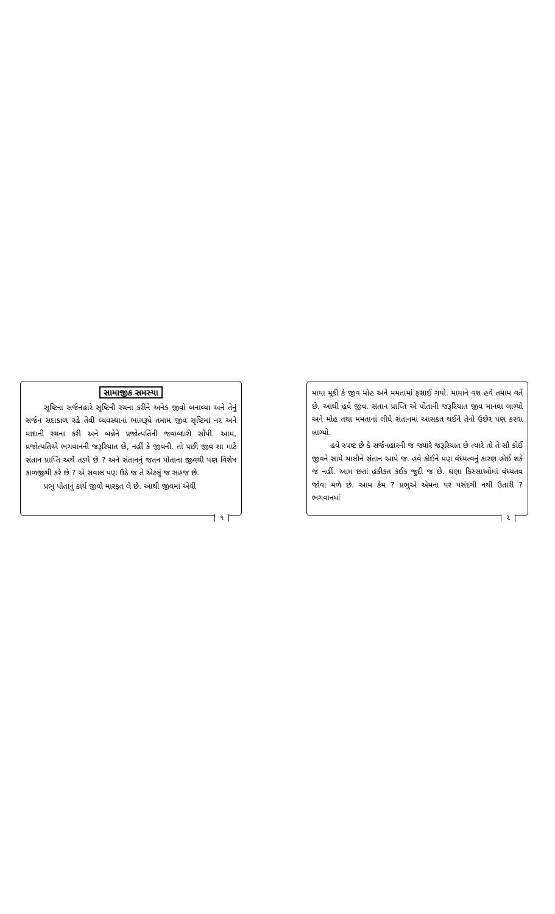સામાજીક સમસ્યા
સૃષ્ટિના સર્જનહારે સૃષ્ટિની રચના કરીને અનેક જીવો બનાવ્યા અને તેનું સર્જન સદાકાળ રહે તેવી વ્યવસ્થાનાં ભાગરૂપે તમામ જીવ સૃષ્ટિમાં નર અને માદાની રચના કરી અને બન્નેને પ્રજોત્પતિની જવાબ્દારી સોંપી. આમ, પ્રજોત્પતિએ ભગવાનની જરૂરિયાત છે, નહીં કે જીવની. તો પછી જીવ શા માટે સંતાન પ્રાપ્તિ અર્થે તડપે છે ? અને સંતાનનું જતન પોતાના જીવથી પણ વિશેષ કાળજીથી કરે છે ? એ સવાલ પણ ઉઠે જ તે એટલું જ સહજ છે.
પ્રભુ પોતાનું કાર્ય જીવો મારફત લે છે. આથી જીવમાં એવી
૧
માયા મૂકી કે જીવ મોહ અને મમતામાં ફસાઈ ગયો. માયાને વશ હવે તમામ વર્તે છે. આથી હવે જીવ. સંતાન પ્રાપ્તિ એ પોતાની જરૂરિયાત જીવ માનવા લાગ્યો અને મોહ તથા મમતાનાં લીધે સંતાનમાં આસકત થઈને તેનો ઉછેર પણ કરવા લાગ્યો.
હવે સ્પષ્ટ છે કે સર્જનહારની જ જ્યારે જરૂરિયાત છે ત્યારે તો તે સૌ કોઈ જીવને સામે ચાલીને સંતાન આપે જ. હવે કોઈને પણ વંધ્યત્વનું કારણ હોઈ શકે જ નહીં. આમ છતાં હકીકત કંઈક જુદી જ છે. ઘણા કિસ્સાઓમાં વંધ્યતવ જોવા મળે છે. આમ કેમ ? પ્રભુએ એમના પર પસંદગી નથી ઉતારી ? ભગવાનમાં
૨